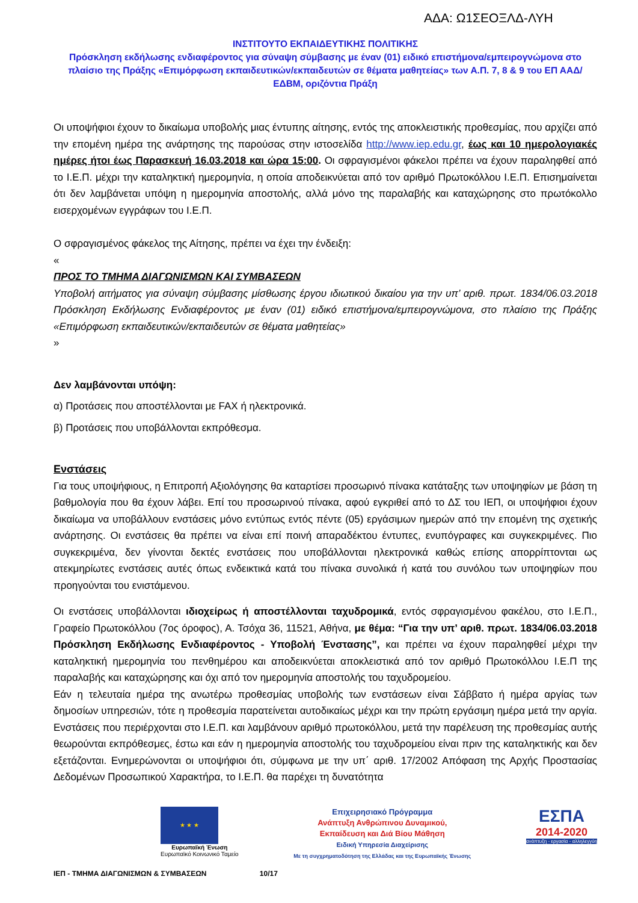ΑΔΑ: Ω1ΣΕΟΞΛΔ-ΛΥΗ
ΙΝΣΤΙΤΟΥΤΟ ΕΚΠΑΙΔΕΥΤΙΚΗΣ ΠΟΛΙΤΙΚΗΣ
Πρόσκληση εκδήλωσης ενδιαφέροντος για σύναψη σύμβασης με έναν (01) ειδικό επιστήμονα/εμπειρογνώμονα στο πλαίσιο της Πράξης «Επιμόρφωση εκπαιδευτικών/εκπαιδευτών σε θέματα μαθητείας» των Α.Π. 7, 8 & 9 του ΕΠ ΑΑΔ/ΕΔΒΜ, οριζόντια Πράξη
Οι υποψήφιοι έχουν το δικαίωμα υποβολής μιας έντυπης αίτησης, εντός της αποκλειστικής προθεσμίας, που αρχίζει από την επομένη ημέρα της ανάρτησης της παρούσας στην ιστοσελίδα http://www.iep.edu.gr, έως και 10 ημερολογιακές ημέρες ήτοι έως Παρασκευή 16.03.2018 και ώρα 15:00. Οι σφραγισμένοι φάκελοι πρέπει να έχουν παραληφθεί από το Ι.Ε.Π. μέχρι την καταληκτική ημερομηνία, η οποία αποδεικνύεται από τον αριθμό Πρωτοκόλλου Ι.Ε.Π. Επισημαίνεται ότι δεν λαμβάνεται υπόψη η ημερομηνία αποστολής, αλλά μόνο της παραλαβής και καταχώρησης στο πρωτόκολλο εισερχομένων εγγράφων του Ι.Ε.Π.
Ο σφραγισμένος φάκελος της Αίτησης, πρέπει να έχει την ένδειξη:
«
ΠΡΟΣ ΤΟ ΤΜΗΜΑ ΔΙΑΓΩΝΙΣΜΩΝ ΚΑΙ ΣΥΜΒΑΣΕΩΝ
Υποβολή αιτήματος για σύναψη σύμβασης μίσθωσης έργου ιδιωτικού δικαίου για την υπ’ αριθ. πρωτ. 1834/06.03.2018 Πρόσκληση Εκδήλωσης Ενδιαφέροντος με έναν (01) ειδικό επιστήμονα/εμπειρογνώμονα, στο πλαίσιο της Πράξης «Επιμόρφωση εκπαιδευτικών/εκπαιδευτών σε θέματα μαθητείας»
»
Δεν λαμβάνονται υπόψη:
α) Προτάσεις που αποστέλλονται με FAX ή ηλεκτρονικά.
β) Προτάσεις που υποβάλλονται εκπρόθεσμα.
Ενστάσεις
Για τους υποψήφιους, η Επιτροπή Αξιολόγησης θα καταρτίσει προσωρινό πίνακα κατάταξης των υποψηφίων με βάση τη βαθμολογία που θα έχουν λάβει. Επί του προσωρινού πίνακα, αφού εγκριθεί από το ΔΣ του ΙΕΠ, οι υποψήφιοι έχουν δικαίωμα να υποβάλλουν ενστάσεις μόνο εντύπως εντός πέντε (05) εργάσιμων ημερών από την επομένη της σχετικής ανάρτησης. Οι ενστάσεις θα πρέπει να είναι επί ποινή απαραδέκτου έντυπες, ενυπόγραφες και συγκεκριμένες. Πιο συγκεκριμένα, δεν γίνονται δεκτές ενστάσεις που υποβάλλονται ηλεκτρονικά καθώς επίσης απορρίπτονται ως ατεκμηρίωτες ενστάσεις αυτές όπως ενδεικτικά κατά του πίνακα συνολικά ή κατά του συνόλου των υποψηφίων που προηγούνται του ενιστάμενου.
Οι ενστάσεις υποβάλλονται ιδιοχείρως ή αποστέλλονται ταχυδρομικά, εντός σφραγισμένου φακέλου, στο Ι.Ε.Π., Γραφείο Πρωτοκόλλου (7ος όροφος), Α. Τσόχα 36, 11521, Αθήνα, με θέμα: “Για την υπ’ αριθ. πρωτ. 1834/06.03.2018 Πρόσκληση Εκδήλωσης Ενδιαφέροντος - Υποβολή Ένστασης”, και πρέπει να έχουν παραληφθεί μέχρι την καταληκτική ημερομηνία του πενθημέρου και αποδεικνύεται αποκλειστικά από τον αριθμό Πρωτοκόλλου Ι.Ε.Π της παραλαβής και καταχώρησης και όχι από τον ημερομηνία αποστολής του ταχυδρομείου.
Εάν η τελευταία ημέρα της ανωτέρω προθεσμίας υποβολής των ενστάσεων είναι Σάββατο ή ημέρα αργίας των δημοσίων υπηρεσιών, τότε η προθεσμία παρατείνεται αυτοδικαίως μέχρι και την πρώτη εργάσιμη ημέρα μετά την αργία. Ενστάσεις που περιέρχονται στο Ι.Ε.Π. και λαμβάνουν αριθμό πρωτοκόλλου, μετά την παρέλευση της προθεσμίας αυτής θεωρούνται εκπρόθεσμες, έστω και εάν η ημερομηνία αποστολής του ταχυδρομείου είναι πριν της καταληκτικής και δεν εξετάζονται. Ενημερώνονται οι υποψήφιοι ότι, σύμφωνα με την υπ΄ αριθ. 17/2002 Απόφαση της Αρχής Προστασίας Δεδομένων Προσωπικού Χαρακτήρα, το Ι.Ε.Π. θα παρέχει τη δυνατότητα
★ ★ ★
Ευρωπαϊκή Ένωση
Ευρωπαϊκό Κοινωνικό Ταμείο
Επιχειρησιακό Πρόγραμμα
Ανάπτυξη Ανθρώπινου Δυναμικού,
Εκπαίδευση και Διά Βίου Μάθηση
Ειδική Υπηρεσία Διαχείρισης
Με τη συγχρηματοδότηση της Ελλάδας και της Ευρωπαϊκής Ένωσης
ΕΣΠΑ
2014-2020
ανάπτυξη - εργασία - αλληλεγγύη
ΙΕΠ - ΤΜΗΜΑ ΔΙΑΓΩΝΙΣΜΩΝ & ΣΥΜΒΑΣΕΩΝ 10/17